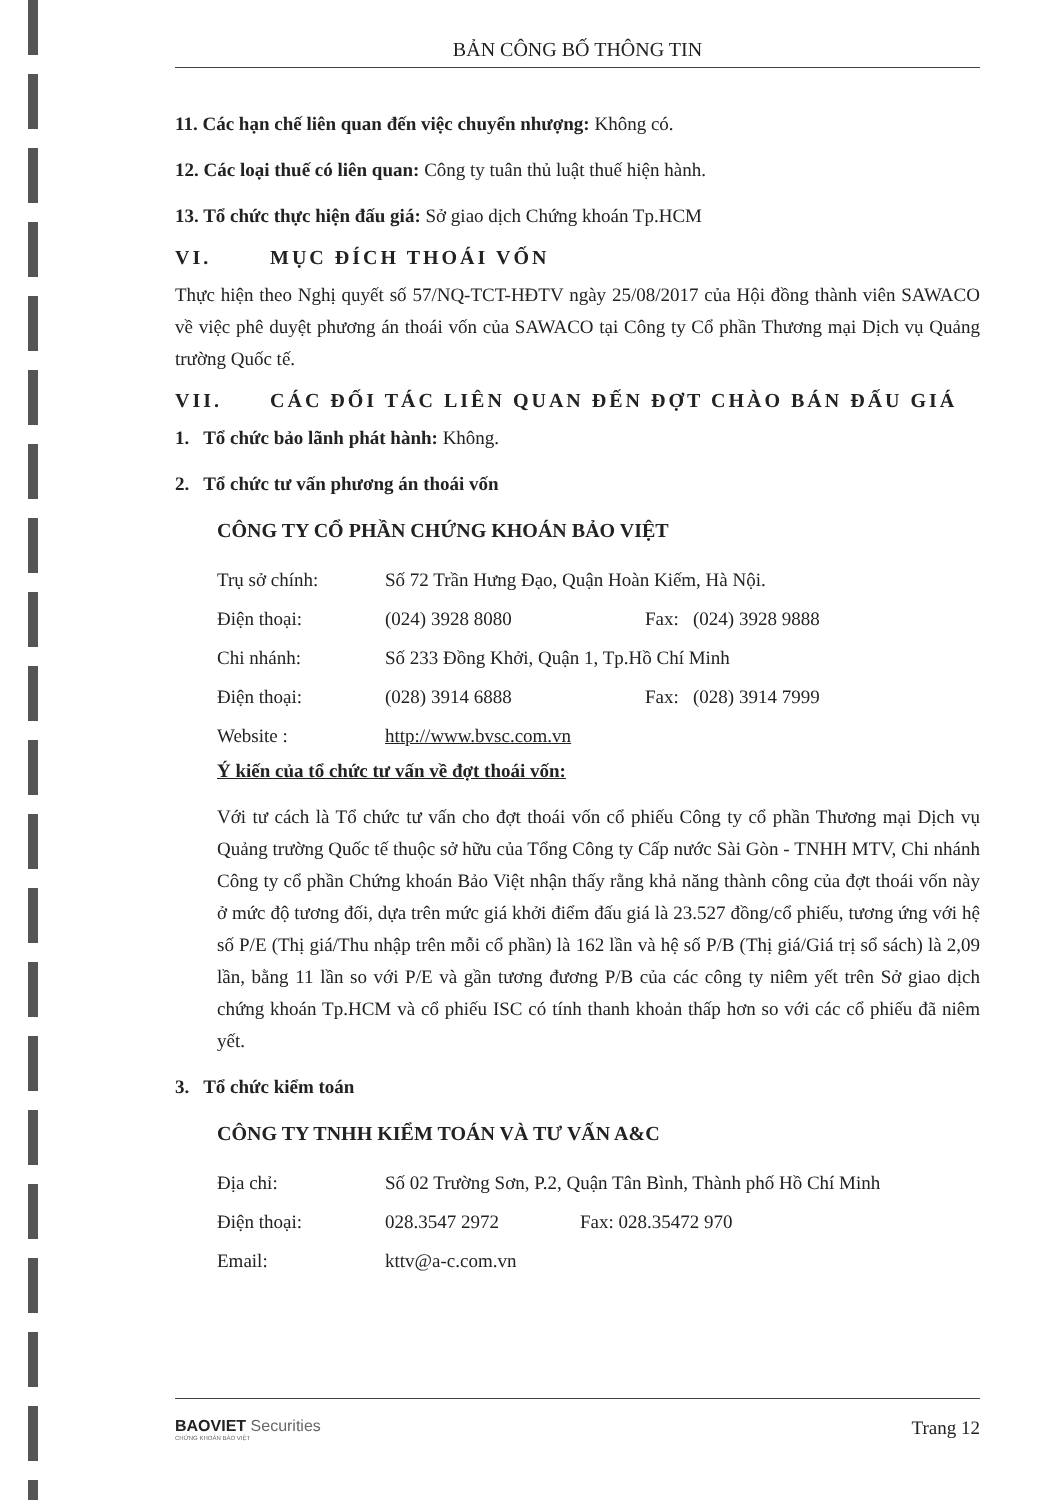BẢN CÔNG BỐ THÔNG TIN
11. Các hạn chế liên quan đến việc chuyển nhượng: Không có.
12. Các loại thuế có liên quan: Công ty tuân thủ luật thuế hiện hành.
13. Tổ chức thực hiện đấu giá: Sở giao dịch Chứng khoán Tp.HCM
VI. MỤC ĐÍCH THOÁI VỐN
Thực hiện theo Nghị quyết số 57/NQ-TCT-HĐTV ngày 25/08/2017 của Hội đồng thành viên SAWACO về việc phê duyệt phương án thoái vốn của SAWACO tại Công ty Cổ phần Thương mại Dịch vụ Quảng trường Quốc tế.
VII. CÁC ĐỐI TÁC LIÊN QUAN ĐẾN ĐỢT CHÀO BÁN ĐẤU GIÁ
1. Tổ chức bảo lãnh phát hành: Không.
2. Tổ chức tư vấn phương án thoái vốn
CÔNG TY CỔ PHẦN CHỨNG KHOÁN BẢO VIỆT
Trụ sở chính: Số 72 Trần Hưng Đạo, Quận Hoàn Kiếm, Hà Nội.
Điện thoại: (024) 3928 8080 Fax: (024) 3928 9888
Chi nhánh: Số 233 Đồng Khởi, Quận 1, Tp.Hồ Chí Minh
Điện thoại: (028) 3914 6888 Fax: (028) 3914 7999
Website : http://www.bvsc.com.vn
Ý kiến của tổ chức tư vấn về đợt thoái vốn:
Với tư cách là Tổ chức tư vấn cho đợt thoái vốn cổ phiếu Công ty cổ phần Thương mại Dịch vụ Quảng trường Quốc tế thuộc sở hữu của Tổng Công ty Cấp nước Sài Gòn - TNHH MTV, Chi nhánh Công ty cổ phần Chứng khoán Bảo Việt nhận thấy rằng khả năng thành công của đợt thoái vốn này ở mức độ tương đối, dựa trên mức giá khởi điểm đấu giá là 23.527 đồng/cổ phiếu, tương ứng với hệ số P/E (Thị giá/Thu nhập trên mỗi cổ phần) là 162 lần và hệ số P/B (Thị giá/Giá trị sổ sách) là 2,09 lần, bằng 11 lần so với P/E và gần tương đương P/B của các công ty niêm yết trên Sở giao dịch chứng khoán Tp.HCM và cổ phiếu ISC có tính thanh khoản thấp hơn so với các cổ phiếu đã niêm yết.
3. Tổ chức kiểm toán
CÔNG TY TNHH KIỂM TOÁN VÀ TƯ VẤN A&C
Địa chỉ: Số 02 Trường Sơn, P.2, Quận Tân Bình, Thành phố Hồ Chí Minh
Điện thoại: 028.3547 2972 Fax: 028.35472 970
Email: kttv@a-c.com.vn
BAOVIET Securities
CHỨNG KHOÁN BẢO VIỆT
Trang 12